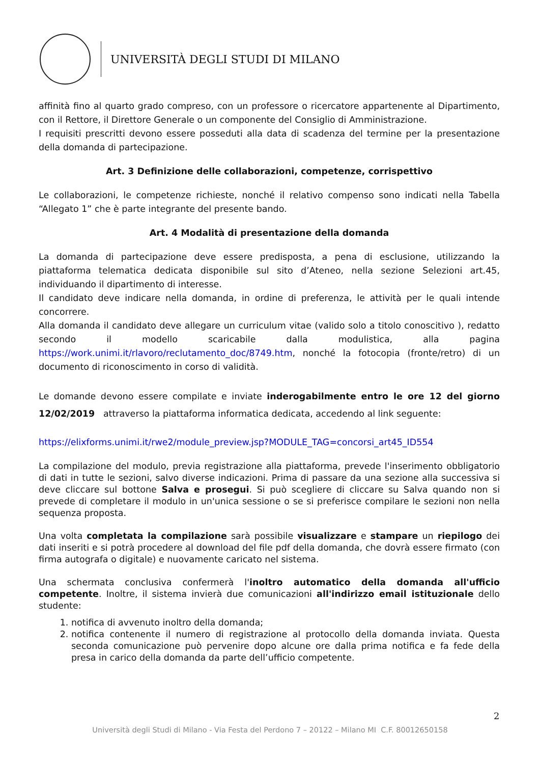UNIVERSITÀ DEGLI STUDI DI MILANO
affinità fino al quarto grado compreso, con un professore o ricercatore appartenente al Dipartimento, con il Rettore, il Direttore Generale o un componente del Consiglio di Amministrazione.
I requisiti prescritti devono essere posseduti alla data di scadenza del termine per la presentazione della domanda di partecipazione.
Art. 3 Definizione delle collaborazioni, competenze, corrispettivo
Le collaborazioni, le competenze richieste, nonché il relativo compenso sono indicati nella Tabella “Allegato 1” che è parte integrante del presente bando.
Art. 4 Modalità di presentazione della domanda
La domanda di partecipazione deve essere predisposta, a pena di esclusione, utilizzando la piattaforma telematica dedicata disponibile sul sito d’Ateneo, nella sezione Selezioni art.45, individuando il dipartimento di interesse.
Il candidato deve indicare nella domanda, in ordine di preferenza, le attività per le quali intende concorrere.
Alla domanda il candidato deve allegare un curriculum vitae (valido solo a titolo conoscitivo ), redatto secondo il modello scaricabile dalla modulistica, alla pagina https://work.unimi.it/rlavoro/reclutamento_doc/8749.htm, nonché la fotocopia (fronte/retro) di un documento di riconoscimento in corso di validità.
Le domande devono essere compilate e inviate inderogabilmente entro le ore 12 del giorno 12/02/2019 attraverso la piattaforma informatica dedicata, accedendo al link seguente:
https://elixforms.unimi.it/rwe2/module_preview.jsp?MODULE_TAG=concorsi_art45_ID554
La compilazione del modulo, previa registrazione alla piattaforma, prevede l'inserimento obbligatorio di dati in tutte le sezioni, salvo diverse indicazioni. Prima di passare da una sezione alla successiva si deve cliccare sul bottone Salva e prosegui. Si può scegliere di cliccare su Salva quando non si prevede di completare il modulo in un'unica sessione o se si preferisce compilare le sezioni non nella sequenza proposta.
Una volta completata la compilazione sarà possibile visualizzare e stampare un riepilogo dei dati inseriti e si potrà procedere al download del file pdf della domanda, che dovrà essere firmato (con firma autografa o digitale) e nuovamente caricato nel sistema.
Una schermata conclusiva confermerà l'inoltro automatico della domanda all'ufficio competente. Inoltre, il sistema invierà due comunicazioni all'indirizzo email istituzionale dello studente:
1. notifica di avvenuto inoltro della domanda;
2. notifica contenente il numero di registrazione al protocollo della domanda inviata. Questa seconda comunicazione può pervenire dopo alcune ore dalla prima notifica e fa fede della presa in carico della domanda da parte dell’ufficio competente.
2
Università degli Studi di Milano - Via Festa del Perdono 7 – 20122 – Milano MI C.F. 80012650158